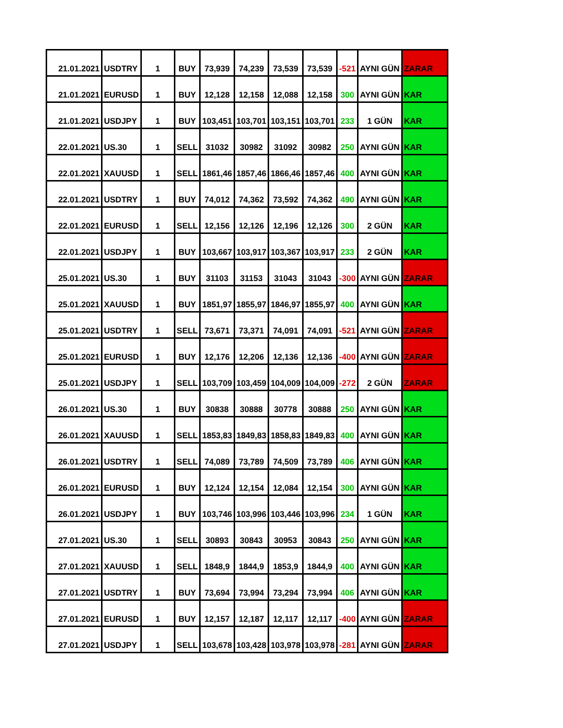| 21.01.2021 | USDTRY | 1 | BUY | 73,939 | 74,239 | 73,539 | 73,539 | -521 | AYNI GÜN | ZARAR |
| 21.01.2021 | EURUSD | 1 | BUY | 12,128 | 12,158 | 12,088 | 12,158 | 300 | AYNI GÜN | KAR |
| 21.01.2021 | USDJPY | 1 | BUY | 103,451 | 103,701 | 103,151 | 103,701 | 233 | 1 GÜN | KAR |
| 22.01.2021 | US.30 | 1 | SELL | 31032 | 30982 | 31092 | 30982 | 250 | AYNI GÜN | KAR |
| 22.01.2021 | XAUUSD | 1 | SELL | 1861,46 | 1857,46 | 1866,46 | 1857,46 | 400 | AYNI GÜN | KAR |
| 22.01.2021 | USDTRY | 1 | BUY | 74,012 | 74,362 | 73,592 | 74,362 | 490 | AYNI GÜN | KAR |
| 22.01.2021 | EURUSD | 1 | SELL | 12,156 | 12,126 | 12,196 | 12,126 | 300 | 2 GÜN | KAR |
| 22.01.2021 | USDJPY | 1 | BUY | 103,667 | 103,917 | 103,367 | 103,917 | 233 | 2 GÜN | KAR |
| 25.01.2021 | US.30 | 1 | BUY | 31103 | 31153 | 31043 | 31043 | -300 | AYNI GÜN | ZARAR |
| 25.01.2021 | XAUUSD | 1 | BUY | 1851,97 | 1855,97 | 1846,97 | 1855,97 | 400 | AYNI GÜN | KAR |
| 25.01.2021 | USDTRY | 1 | SELL | 73,671 | 73,371 | 74,091 | 74,091 | -521 | AYNI GÜN | ZARAR |
| 25.01.2021 | EURUSD | 1 | BUY | 12,176 | 12,206 | 12,136 | 12,136 | -400 | AYNI GÜN | ZARAR |
| 25.01.2021 | USDJPY | 1 | SELL | 103,709 | 103,459 | 104,009 | 104,009 | -272 | 2 GÜN | ZARAR |
| 26.01.2021 | US.30 | 1 | BUY | 30838 | 30888 | 30778 | 30888 | 250 | AYNI GÜN | KAR |
| 26.01.2021 | XAUUSD | 1 | SELL | 1853,83 | 1849,83 | 1858,83 | 1849,83 | 400 | AYNI GÜN | KAR |
| 26.01.2021 | USDTRY | 1 | SELL | 74,089 | 73,789 | 74,509 | 73,789 | 406 | AYNI GÜN | KAR |
| 26.01.2021 | EURUSD | 1 | BUY | 12,124 | 12,154 | 12,084 | 12,154 | 300 | AYNI GÜN | KAR |
| 26.01.2021 | USDJPY | 1 | BUY | 103,746 | 103,996 | 103,446 | 103,996 | 234 | 1 GÜN | KAR |
| 27.01.2021 | US.30 | 1 | SELL | 30893 | 30843 | 30953 | 30843 | 250 | AYNI GÜN | KAR |
| 27.01.2021 | XAUUSD | 1 | SELL | 1848,9 | 1844,9 | 1853,9 | 1844,9 | 400 | AYNI GÜN | KAR |
| 27.01.2021 | USDTRY | 1 | BUY | 73,694 | 73,994 | 73,294 | 73,994 | 406 | AYNI GÜN | KAR |
| 27.01.2021 | EURUSD | 1 | BUY | 12,157 | 12,187 | 12,117 | 12,117 | -400 | AYNI GÜN | ZARAR |
| 27.01.2021 | USDJPY | 1 | SELL | 103,678 | 103,428 | 103,978 | 103,978 | -281 | AYNI GÜN | ZARAR |